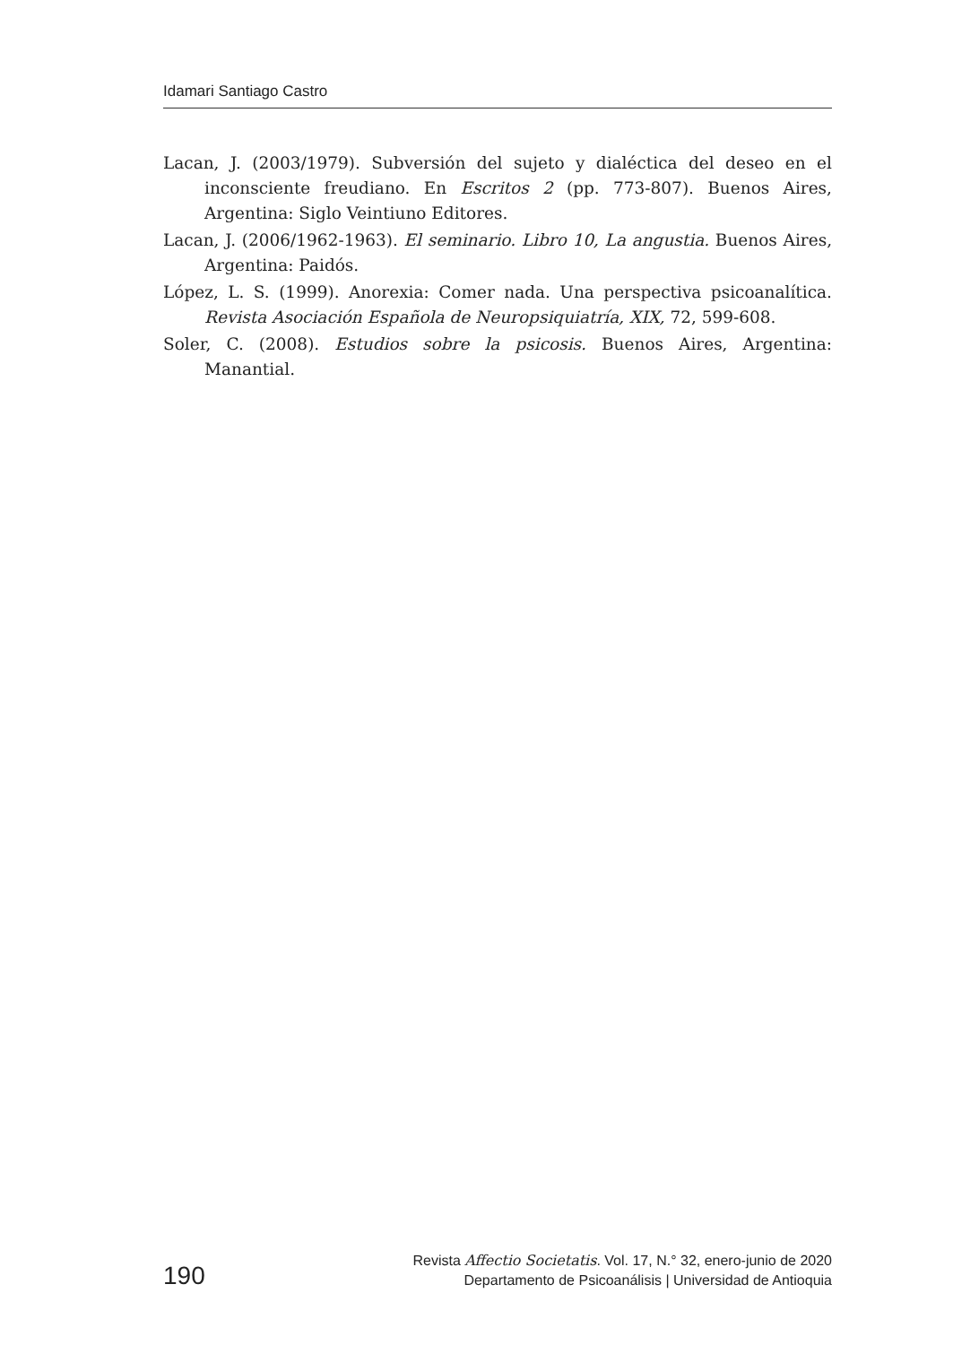Idamari Santiago Castro
Lacan, J. (2003/1979). Subversión del sujeto y dialéctica del deseo en el inconsciente freudiano. En Escritos 2 (pp. 773-807). Buenos Aires, Argentina: Siglo Veintiuno Editores.
Lacan, J. (2006/1962-1963). El seminario. Libro 10, La angustia. Buenos Aires, Argentina: Paidós.
López, L. S. (1999). Anorexia: Comer nada. Una perspectiva psicoanalítica. Revista Asociación Española de Neuropsiquiatría, XIX, 72, 599-608.
Soler, C. (2008). Estudios sobre la psicosis. Buenos Aires, Argentina: Manantial.
190
Revista Affectio Societatis. Vol. 17, N.° 32, enero-junio de 2020
Departamento de Psicoanálisis | Universidad de Antioquia